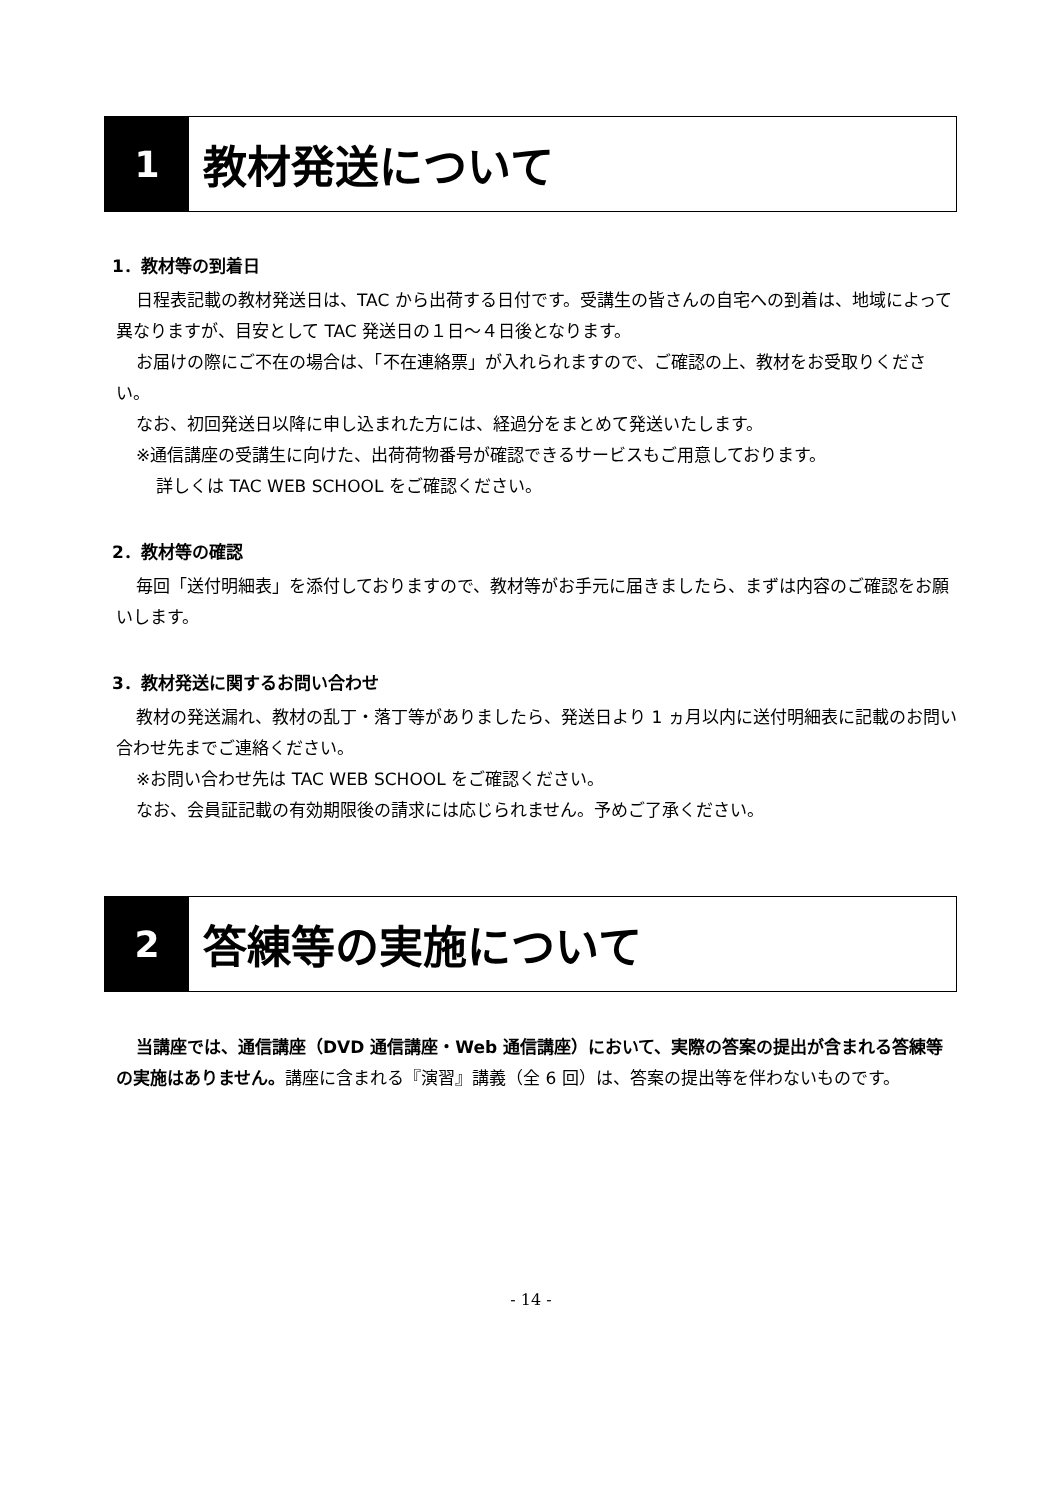1
教材発送について
1．教材等の到着日
日程表記載の教材発送日は、TAC から出荷する日付です。受講生の皆さんの自宅への到着は、地域によって異なりますが、目安として TAC 発送日の１日〜４日後となります。
お届けの際にご不在の場合は、「不在連絡票」が入れられますので、ご確認の上、教材をお受取りください。
なお、初回発送日以降に申し込まれた方には、経過分をまとめて発送いたします。
※通信講座の受講生に向けた、出荷荷物番号が確認できるサービスもご用意しております。
詳しくは TAC WEB SCHOOL をご確認ください。
2．教材等の確認
毎回「送付明細表」を添付しておりますので、教材等がお手元に届きましたら、まずは内容のご確認をお願いします。
3．教材発送に関するお問い合わせ
教材の発送漏れ、教材の乱丁・落丁等がありましたら、発送日より 1 ヵ月以内に送付明細表に記載のお問い合わせ先までご連絡ください。
※お問い合わせ先は TAC WEB SCHOOL をご確認ください。
なお、会員証記載の有効期限後の請求には応じられません。予めご了承ください。
2
答練等の実施について
当講座では、通信講座（DVD 通信講座・Web 通信講座）において、実際の答案の提出が含まれる答練等の実施はありません。講座に含まれる『演習』講義（全 6 回）は、答案の提出等を伴わないものです。
- 14 -